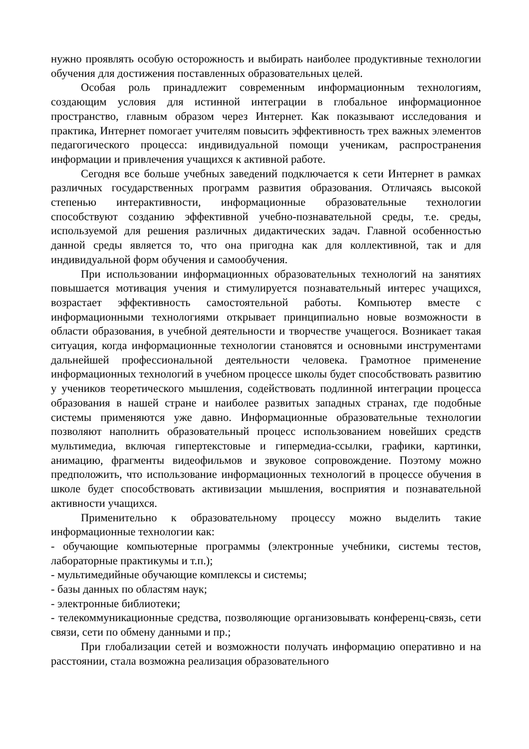нужно проявлять особую осторожность и выбирать наиболее продуктивные технологии обучения для достижения поставленных образовательных целей.
Особая роль принадлежит современным информационным технологиям, создающим условия для истинной интеграции в глобальное информационное пространство, главным образом через Интернет. Как показывают исследования и практика, Интернет помогает учителям повысить эффективность трех важных элементов педагогического процесса: индивидуальной помощи ученикам, распространения информации и привлечения учащихся к активной работе.
Сегодня все больше учебных заведений подключается к сети Интернет в рамках различных государственных программ развития образования. Отличаясь высокой степенью интерактивности, информационные образовательные технологии способствуют созданию эффективной учебно-познавательной среды, т.е. среды, используемой для решения различных дидактических задач. Главной особенностью данной среды является то, что она пригодна как для коллективной, так и для индивидуальной форм обучения и самообучения.
При использовании информационных образовательных технологий на занятиях повышается мотивация учения и стимулируется познавательный интерес учащихся, возрастает эффективность самостоятельной работы. Компьютер вместе с информационными технологиями открывает принципиально новые возможности в области образования, в учебной деятельности и творчестве учащегося. Возникает такая ситуация, когда информационные технологии становятся и основными инструментами дальнейшей профессиональной деятельности человека. Грамотное применение информационных технологий в учебном процессе школы будет способствовать развитию у учеников теоретического мышления, содействовать подлинной интеграции процесса образования в нашей стране и наиболее развитых западных странах, где подобные системы применяются уже давно. Информационные образовательные технологии позволяют наполнить образовательный процесс использованием новейших средств мультимедиа, включая гипертекстовые и гипермедиа-ссылки, графики, картинки, анимацию, фрагменты видеофильмов и звуковое сопровождение. Поэтому можно предположить, что использование информационных технологий в процессе обучения в школе будет способствовать активизации мышления, восприятия и познавательной активности учащихся.
Применительно к образовательному процессу можно выделить такие информационные технологии как:
- обучающие компьютерные программы (электронные учебники, системы тестов, лабораторные практикумы и т.п.);
- мультимедийные обучающие комплексы и системы;
- базы данных по областям наук;
- электронные библиотеки;
- телекоммуникационные средства, позволяющие организовывать конференц-связь, сети связи, сети по обмену данными и пр.;
При глобализации сетей и возможности получать информацию оперативно и на расстоянии, стала возможна реализация образовательного